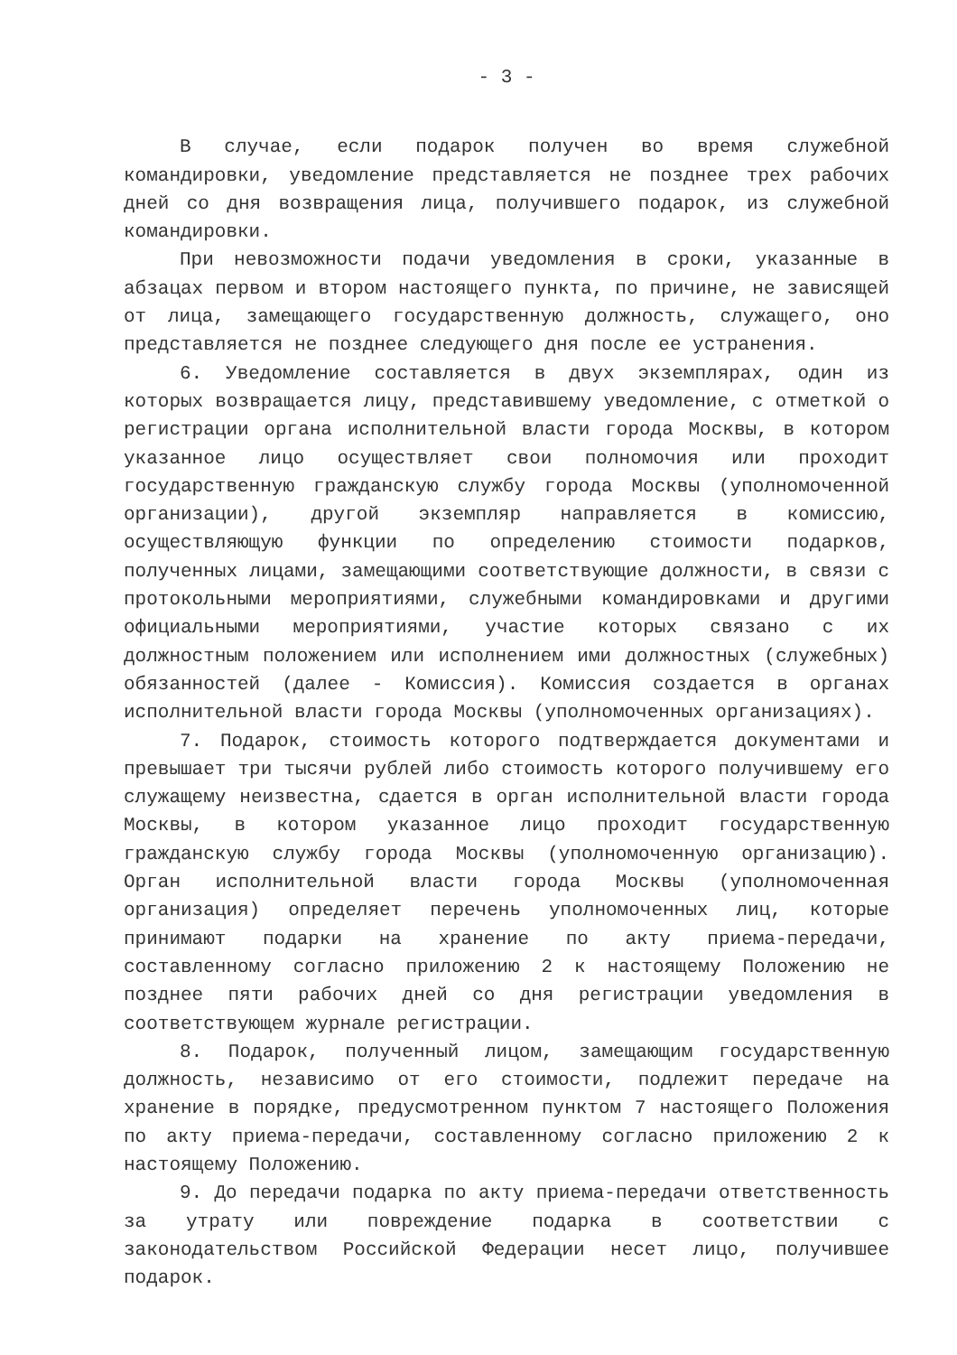- 3 -
В случае, если подарок получен во время служебной командировки, уведомление представляется не позднее трех рабочих дней со дня возвращения лица, получившего подарок, из служебной командировки.
При невозможности подачи уведомления в сроки, указанные в абзацах первом и втором настоящего пункта, по причине, не зависящей от лица, замещающего государственную должность, служащего, оно представляется не позднее следующего дня после ее устранения.
6. Уведомление составляется в двух экземплярах, один из которых возвращается лицу, представившему уведомление, с отметкой о регистрации органа исполнительной власти города Москвы, в котором указанное лицо осуществляет свои полномочия или проходит государственную гражданскую службу города Москвы (уполномоченной организации), другой экземпляр направляется в комиссию, осуществляющую функции по определению стоимости подарков, полученных лицами, замещающими соответствующие должности, в связи с протокольными мероприятиями, служебными командировками и другими официальными мероприятиями, участие которых связано с их должностным положением или исполнением ими должностных (служебных) обязанностей (далее - Комиссия). Комиссия создается в органах исполнительной власти города Москвы (уполномоченных организациях).
7. Подарок, стоимость которого подтверждается документами и превышает три тысячи рублей либо стоимость которого получившему его служащему неизвестна, сдается в орган исполнительной власти города Москвы, в котором указанное лицо проходит государственную гражданскую службу города Москвы (уполномоченную организацию). Орган исполнительной власти города Москвы (уполномоченная организация) определяет перечень уполномоченных лиц, которые принимают подарки на хранение по акту приема-передачи, составленному согласно приложению 2 к настоящему Положению не позднее пяти рабочих дней со дня регистрации уведомления в соответствующем журнале регистрации.
8. Подарок, полученный лицом, замещающим государственную должность, независимо от его стоимости, подлежит передаче на хранение в порядке, предусмотренном пунктом 7 настоящего Положения по акту приема-передачи, составленному согласно приложению 2 к настоящему Положению.
9. До передачи подарка по акту приема-передачи ответственность за утрату или повреждение подарка в соответствии с законодательством Российской Федерации несет лицо, получившее подарок.